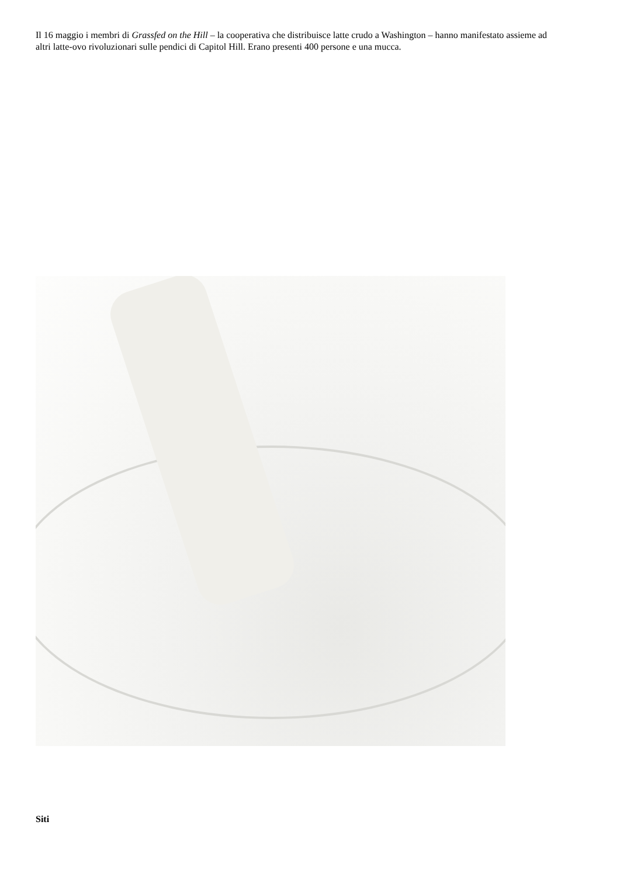Il 16 maggio i membri di Grassfed on the Hill – la cooperativa che distribuisce latte crudo a Washington – hanno manifestato assieme ad altri latte-ovo rivoluzionari sulle pendici di Capitol Hill. Erano presenti 400 persone e una mucca.
Siti